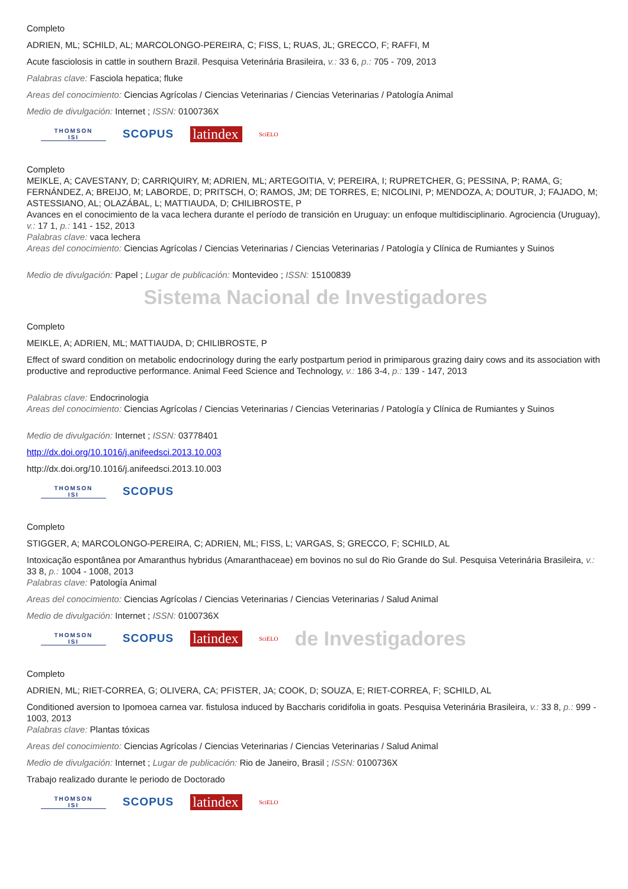Completo
ADRIEN, ML; SCHILD, AL; MARCOLONGO-PEREIRA, C; FISS, L; RUAS, JL; GRECCO, F; RAFFI, M
Acute fasciolosis in cattle in southern Brazil. Pesquisa Veterinária Brasileira, v.: 33 6, p.: 705 - 709, 2013
Palabras clave: Fasciola hepatica; fluke
Areas del conocimiento: Ciencias Agrícolas / Ciencias Veterinarias / Ciencias Veterinarias / Patología Animal
Medio de divulgación: Internet ; ISSN: 0100736X
THOMSON
ISI
SCOPUS
latindex
SciELO
Completo
MEIKLE, A; CAVESTANY, D; CARRIQUIRY, M; ADRIEN, ML; ARTEGOITIA, V; PEREIRA, I; RUPRETCHER, G; PESSINA, P; RAMA, G; FERNÁNDEZ, A; BREIJO, M; LABORDE, D; PRITSCH, O; RAMOS, JM; DE TORRES, E; NICOLINI, P; MENDOZA, A; DOUTUR, J; FAJADO, M; ASTESSIANO, AL; OLAZÁBAL, L; MATTIAUDA, D; CHILIBROSTE, P
Avances en el conocimiento de la vaca lechera durante el período de transición en Uruguay: un enfoque multidisciplinario. Agrociencia (Uruguay), v.: 17 1, p.: 141 - 152, 2013
Palabras clave: vaca lechera
Areas del conocimiento: Ciencias Agrícolas / Ciencias Veterinarias / Ciencias Veterinarias / Patología y Clínica de Rumiantes y Suinos
Medio de divulgación: Papel ; Lugar de publicación: Montevideo ; ISSN: 15100839
Sistema Nacional de Investigadores
Completo
MEIKLE, A; ADRIEN, ML; MATTIAUDA, D; CHILIBROSTE, P
Effect of sward condition on metabolic endocrinology during the early postpartum period in primiparous grazing dairy cows and its association with productive and reproductive performance. Animal Feed Science and Technology, v.: 186 3-4, p.: 139 - 147, 2013
Palabras clave: Endocrinologia
Areas del conocimiento: Ciencias Agrícolas / Ciencias Veterinarias / Ciencias Veterinarias / Patología y Clínica de Rumiantes y Suinos
Medio de divulgación: Internet ; ISSN: 03778401
http://dx.doi.org/10.1016/j.anifeedsci.2013.10.003
http://dx.doi.org/10.1016/j.anifeedsci.2013.10.003
THOMSON
ISI
SCOPUS
Completo
STIGGER, A; MARCOLONGO-PEREIRA, C; ADRIEN, ML; FISS, L; VARGAS, S; GRECCO, F; SCHILD, AL
Intoxicação espontânea por Amaranthus hybridus (Amaranthaceae) em bovinos no sul do Rio Grande do Sul. Pesquisa Veterinária Brasileira, v.: 33 8, p.: 1004 - 1008, 2013
Palabras clave: Patología Animal
Areas del conocimiento: Ciencias Agrícolas / Ciencias Veterinarias / Ciencias Veterinarias / Salud Animal
Medio de divulgación: Internet ; ISSN: 0100736X
THOMSON
ISI
SCOPUS
latindex
SciELO
de Investigadores
Completo
ADRIEN, ML; RIET-CORREA, G; OLIVERA, CA; PFISTER, JA; COOK, D; SOUZA, E; RIET-CORREA, F; SCHILD, AL
Conditioned aversion to Ipomoea carnea var. fistulosa induced by Baccharis coridifolia in goats. Pesquisa Veterinária Brasileira, v.: 33 8, p.: 999 - 1003, 2013
Palabras clave: Plantas tóxicas
Areas del conocimiento: Ciencias Agrícolas / Ciencias Veterinarias / Ciencias Veterinarias / Salud Animal
Medio de divulgación: Internet ; Lugar de publicación: Rio de Janeiro, Brasil ; ISSN: 0100736X
Trabajo realizado durante le periodo de Doctorado
THOMSON
ISI
SCOPUS
latindex
SciELO